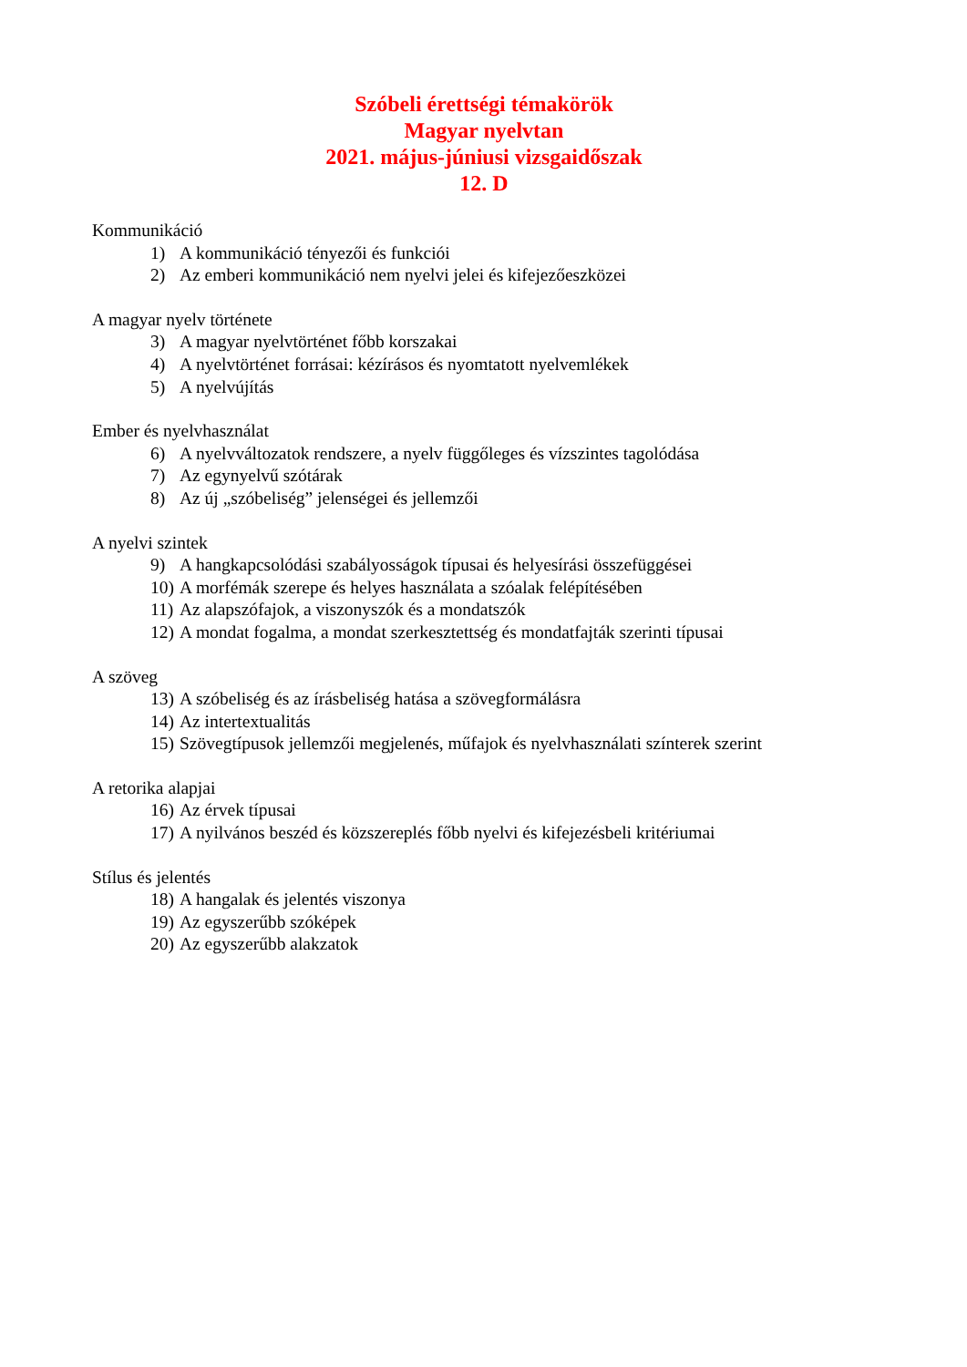Szóbeli érettségi témakörök
Magyar nyelvtan
2021. május-júniusi vizsgaidőszak
12. D
Kommunikáció
1) A kommunikáció tényezői és funkciói
2) Az emberi kommunikáció nem nyelvi jelei és kifejezőeszközei
A magyar nyelv története
3) A magyar nyelvtörténet főbb korszakai
4) A nyelvtörténet forrásai: kézírásos és nyomtatott nyelvemlékek
5) A nyelvújítás
Ember és nyelvhasználat
6) A nyelvváltozatok rendszere, a nyelv függőleges és vízszintes tagolódása
7) Az egynyelvű szótárak
8) Az új „szóbeliség” jelenségei és jellemzői
A nyelvi szintek
9) A hangkapcsolódási szabályosságok típusai és helyesírási összefüggései
10) A morfémák szerepe és helyes használata a szóalak felépítésében
11) Az alapszófajok, a viszonyszók és a mondatszók
12) A mondat fogalma, a mondat szerkesztettség és mondatfajták szerinti típusai
A szöveg
13) A szóbeliség és az írásbeliség hatása a szövegformálásra
14) Az intertextualitás
15) Szövegtípusok jellemzői megjelenés, műfajok és nyelvhasználati színterek szerint
A retorika alapjai
16) Az érvek típusai
17) A nyilvános beszéd és közszereplés főbb nyelvi és kifejezésbeli kritériumai
Stílus és jelentés
18) A hangalak és jelentés viszonya
19) Az egyszerűbb szóképek
20) Az egyszerűbb alakzatok